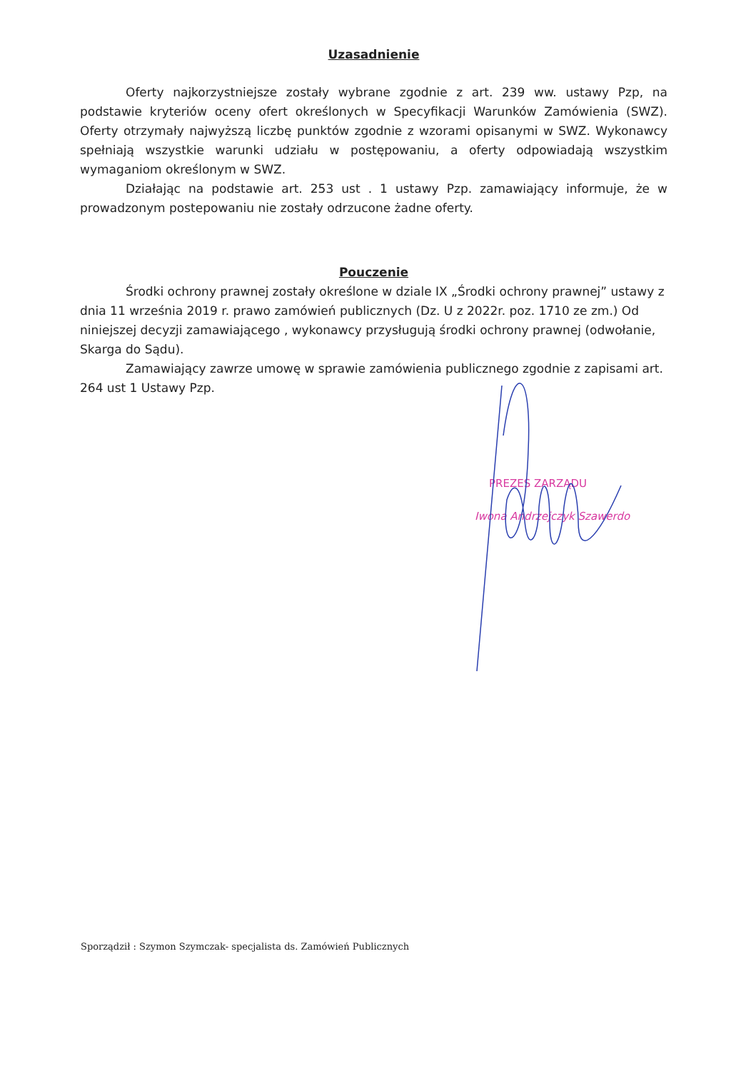Uzasadnienie
Oferty najkorzystniejsze zostały wybrane zgodnie z art. 239 ww. ustawy Pzp, na podstawie kryteriów oceny ofert określonych w Specyfikacji Warunków Zamówienia (SWZ). Oferty otrzymały najwyższą liczbę punktów zgodnie z wzorami opisanymi w SWZ. Wykonawcy spełniają wszystkie warunki udziału w postępowaniu, a oferty odpowiadają wszystkim wymaganiom określonym w SWZ.
Działając na podstawie art. 253 ust . 1 ustawy Pzp. zamawiający informuje, że w prowadzonym postepowaniu nie zostały odrzucone żadne oferty.
Pouczenie
Środki ochrony prawnej zostały określone w dziale IX „Środki ochrony prawnej” ustawy z dnia 11 września 2019 r. prawo zamówień publicznych (Dz. U z 2022r. poz. 1710 ze zm.) Od niniejszej decyzji zamawiającego , wykonawcy przysługują środki ochrony prawnej (odwołanie, Skarga do Sądu).
Zamawiający zawrze umowę w sprawie zamówienia publicznego zgodnie z zapisami art. 264 ust 1 Ustawy Pzp.
PREZES ZARZĄDU
Iwona Andrzejczyk Szawerdo
Sporządził : Szymon Szymczak- specjalista ds. Zamówień Publicznych